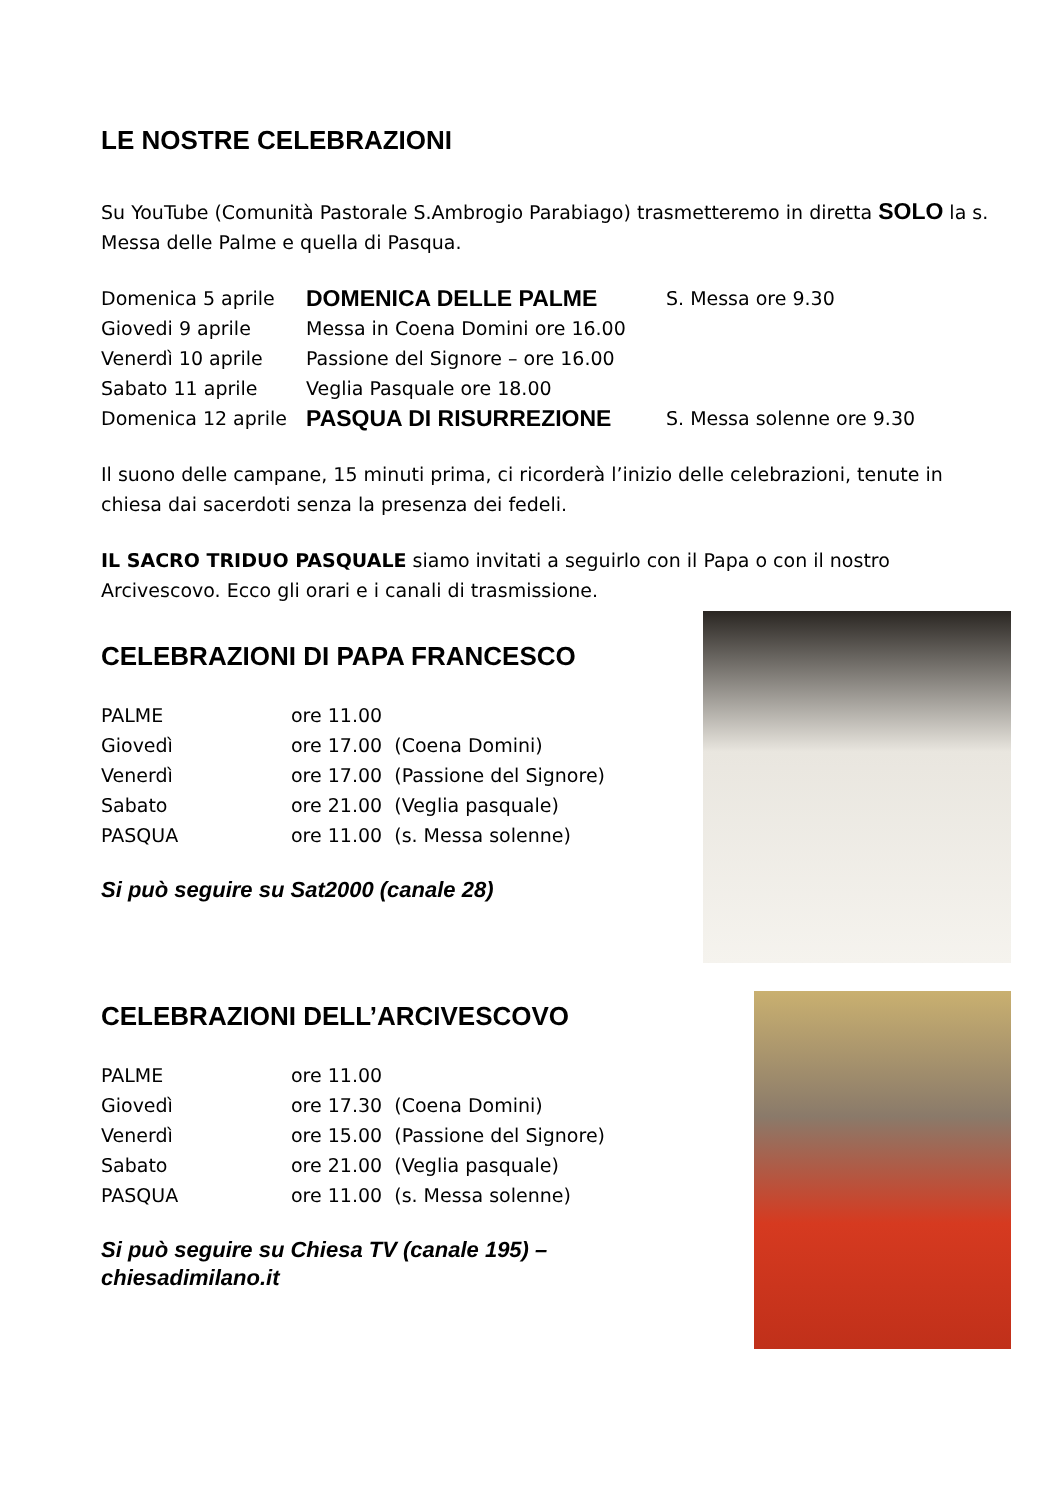LE NOSTRE CELEBRAZIONI
Su YouTube (Comunità Pastorale S.Ambrogio Parabiago) trasmetteremo in diretta SOLO la s. Messa delle Palme e quella di Pasqua.
| Domenica 5 aprile | DOMENICA DELLE PALME | S. Messa ore 9.30 |
| Giovedi 9 aprile | Messa in Coena Domini ore 16.00 | |
| Venerdì 10 aprile | Passione del Signore – ore 16.00 | |
| Sabato 11 aprile | Veglia Pasquale ore 18.00 | |
| Domenica 12 aprile | PASQUA DI RISURREZIONE | S. Messa solenne ore 9.30 |
Il suono delle campane, 15 minuti prima, ci ricorderà l’inizio delle celebrazioni, tenute in chiesa dai sacerdoti senza la presenza dei fedeli.
IL SACRO TRIDUO PASQUALE siamo invitati a seguirlo con il Papa o con il nostro Arcivescovo. Ecco gli orari e i canali di trasmissione.
CELEBRAZIONI DI PAPA FRANCESCO
| PALME | ore 11.00 |
| Giovedì | ore 17.00 (Coena Domini) |
| Venerdì | ore 17.00 (Passione del Signore) |
| Sabato | ore 21.00 (Veglia pasquale) |
| PASQUA | ore 11.00 (s. Messa solenne) |
Si può seguire su Sat2000 (canale 28)
CELEBRAZIONI DELL’ARCIVESCOVO
| PALME | ore 11.00 |
| Giovedì | ore 17.30 (Coena Domini) |
| Venerdì | ore 15.00 (Passione del Signore) |
| Sabato | ore 21.00 (Veglia pasquale) |
| PASQUA | ore 11.00 (s. Messa solenne) |
Si può seguire su Chiesa TV (canale 195) –
chiesadimilano.it